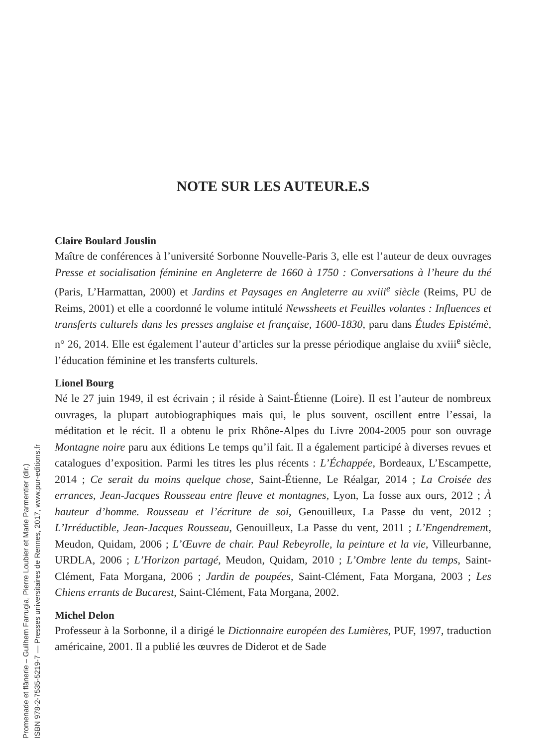NOTE SUR LES AUTEUR.E.S
Claire Boulard Jouslin
Maître de conférences à l’université Sorbonne Nouvelle-Paris 3, elle est l’auteur de deux ouvrages Presse et socialisation féminine en Angleterre de 1660 à 1750 : Conversations à l’heure du thé (Paris, L’Harmattan, 2000) et Jardins et Paysages en Angleterre au xviii<sup>e</sup> siècle (Reims, PU de Reims, 2001) et elle a coordonné le volume intitulé Newssheets et Feuilles volantes : Influences et transferts culturels dans les presses anglaise et française, 1600-1830, paru dans Études Epistémè, n° 26, 2014. Elle est également l’auteur d’articles sur la presse périodique anglaise du xviii<sup>e</sup> siècle, l’éducation féminine et les transferts culturels.
Lionel Bourg
Né le 27 juin 1949, il est écrivain ; il réside à Saint-Étienne (Loire). Il est l’auteur de nombreux ouvrages, la plupart autobiographiques mais qui, le plus souvent, oscillent entre l’essai, la méditation et le récit. Il a obtenu le prix Rhône-Alpes du Livre 2004-2005 pour son ouvrage Montagne noire paru aux éditions Le temps qu’il fait. Il a également participé à diverses revues et catalogues d’exposition. Parmi les titres les plus récents : L’Échappée, Bordeaux, L’Escampette, 2014 ; Ce serait du moins quelque chose, Saint-Étienne, Le Réalgar, 2014 ; La Croisée des errances, Jean-Jacques Rousseau entre fleuve et montagnes, Lyon, La fosse aux ours, 2012 ; À hauteur d’homme. Rousseau et l’écriture de soi, Genouilleux, La Passe du vent, 2012 ; L’Irréductible, Jean-Jacques Rousseau, Genouilleux, La Passe du vent, 2011 ; L’Engendrement, Meudon, Quidam, 2006 ; L’Œuvre de chair. Paul Rebeyrolle, la peinture et la vie, Villeurbanne, URDLA, 2006 ; L’Horizon partagé, Meudon, Quidam, 2010 ; L’Ombre lente du temps, Saint-Clément, Fata Morgana, 2006 ; Jardin de poupées, Saint-Clément, Fata Morgana, 2003 ; Les Chiens errants de Bucarest, Saint-Clément, Fata Morgana, 2002.
Michel Delon
Professeur à la Sorbonne, il a dirigé le Dictionnaire européen des Lumières, PUF, 1997, traduction américaine, 2001. Il a publié les œuvres de Diderot et de Sade
Promenade et flânerie – Guilhem Farrugia, Pierre Loubier et Marie Parmentier (dir.)
ISBN 978-2-7535-5219-7 — Presses universitaires de Rennes, 2017, www.pur-editions.fr